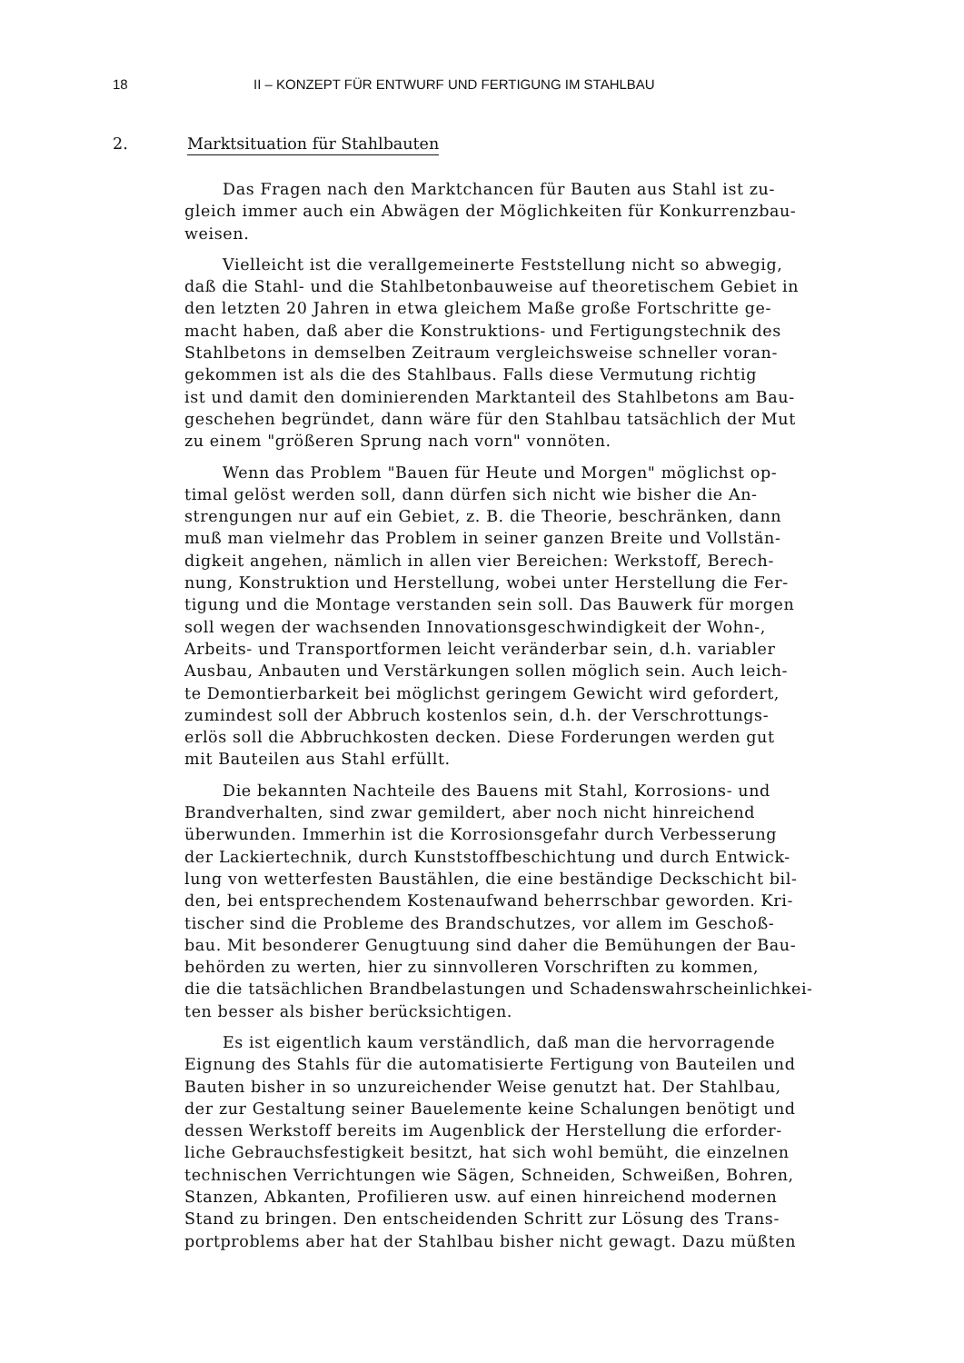18 II – KONZEPT FÜR ENTWURF UND FERTIGUNG IM STAHLBAU
2. Marktsituation für Stahlbauten
Das Fragen nach den Marktchancen für Bauten aus Stahl ist zu- gleich immer auch ein Abwägen der Möglichkeiten für Konkurrenzbau- weisen.
Vielleicht ist die verallgemeinerte Feststellung nicht so abwegig, daß die Stahl- und die Stahlbetonbauweise auf theoretischem Gebiet in den letzten 20 Jahren in etwa gleichem Maße große Fortschritte ge- macht haben, daß aber die Konstruktions- und Fertigungstechnik des Stahlbetons in demselben Zeitraum vergleichsweise schneller voran- gekommen ist als die des Stahlbaus. Falls diese Vermutung richtig ist und damit den dominierenden Marktanteil des Stahlbetons am Bau- geschehen begründet, dann wäre für den Stahlbau tatsächlich der Mut zu einem "größeren Sprung nach vorn" vonnöten.
Wenn das Problem "Bauen für Heute und Morgen" möglichst op- timal gelöst werden soll, dann dürfen sich nicht wie bisher die An- strengungen nur auf ein Gebiet, z. B. die Theorie, beschränken, dann muß man vielmehr das Problem in seiner ganzen Breite und Vollstän- digkeit angehen, nämlich in allen vier Bereichen: Werkstoff, Berech- nung, Konstruktion und Herstellung, wobei unter Herstellung die Fer- tigung und die Montage verstanden sein soll. Das Bauwerk für morgen soll wegen der wachsenden Innovationsgeschwindigkeit der Wohn-, Arbeits- und Transportformen leicht veränderbar sein, d.h. variabler Ausbau, Anbauten und Verstärkungen sollen möglich sein. Auch leich- te Demontierbarkeit bei möglichst geringem Gewicht wird gefordert, zumindest soll der Abbruch kostenlos sein, d.h. der Verschrottungs- erlös soll die Abbruchkosten decken. Diese Forderungen werden gut mit Bauteilen aus Stahl erfüllt.
Die bekannten Nachteile des Bauens mit Stahl, Korrosions- und Brandverhalten, sind zwar gemildert, aber noch nicht hinreichend überwunden. Immerhin ist die Korrosionsgefahr durch Verbesserung der Lackiertechnik, durch Kunststoffbeschichtung und durch Entwick- lung von wetterfesten Baustählen, die eine beständige Deckschicht bil- den, bei entsprechendem Kostenaufwand beherrschbar geworden. Kri- tischer sind die Probleme des Brandschutzes, vor allem im Geschoß- bau. Mit besonderer Genugtuung sind daher die Bemühungen der Bau- behörden zu werten, hier zu sinnvolleren Vorschriften zu kommen, die die tatsächlichen Brandbelastungen und Schadenswahrscheinlichkei- ten besser als bisher berücksichtigen.
Es ist eigentlich kaum verständlich, daß man die hervorragende Eignung des Stahls für die automatisierte Fertigung von Bauteilen und Bauten bisher in so unzureichender Weise genutzt hat. Der Stahlbau, der zur Gestaltung seiner Bauelemente keine Schalungen benötigt und dessen Werkstoff bereits im Augenblick der Herstellung die erforder- liche Gebrauchsfestigkeit besitzt, hat sich wohl bemüht, die einzelnen technischen Verrichtungen wie Sägen, Schneiden, Schweißen, Bohren, Stanzen, Abkanten, Profilieren usw. auf einen hinreichend modernen Stand zu bringen. Den entscheidenden Schritt zur Lösung des Trans- portproblems aber hat der Stahlbau bisher nicht gewagt. Dazu müßten